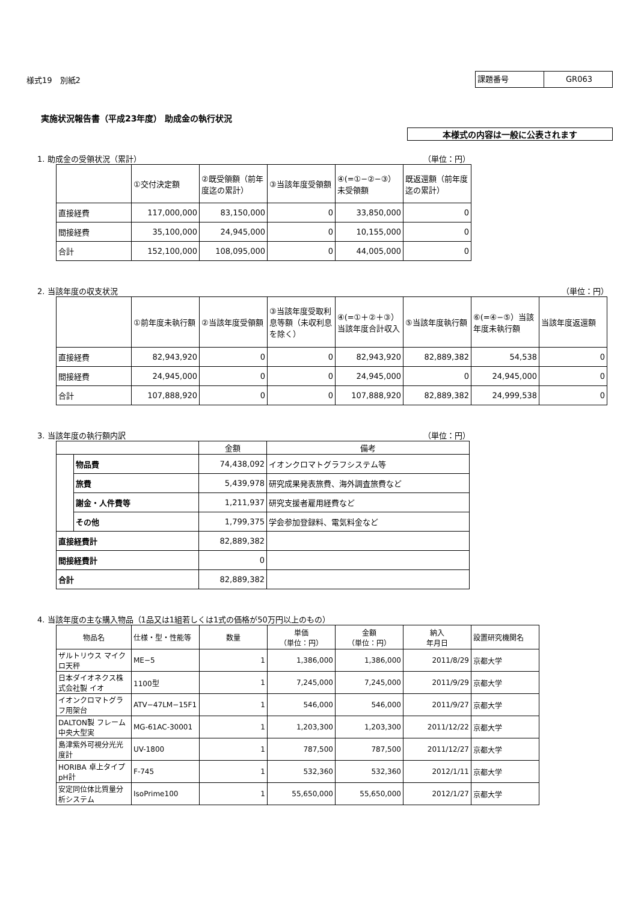様式19　別紙2
課題番号 GR063
実施状況報告書（平成23年度） 助成金の執行状況
本様式の内容は一般に公表されます
1. 助成金の受領状況（累計） （単位：円）
| | ①交付決定額 | ②既受領額（前年度迄の累計） | ③当該年度受領額 | ④(=①−②−③）未受領額 | 既返還額（前年度迄の累計） |
| --- | --- | --- | --- | --- | --- |
| 直接経費 | 117,000,000 | 83,150,000 | 0 | 33,850,000 | 0 |
| 間接経費 | 35,100,000 | 24,945,000 | 0 | 10,155,000 | 0 |
| 合計 | 152,100,000 | 108,095,000 | 0 | 44,005,000 | 0 |
2. 当該年度の収支状況 （単位：円）
| | ①前年度未執行額 | ②当該年度受領額 | ③当該年度受取利息等額（未収利息を除く） | ④(=①＋②＋③）当該年度合計収入 | ⑤当該年度執行額 | ⑥(=④−⑤）当該年度未執行額 | 当該年度返還額 |
| --- | --- | --- | --- | --- | --- | --- | --- |
| 直接経費 | 82,943,920 | 0 | 0 | 82,943,920 | 82,889,382 | 54,538 | 0 |
| 間接経費 | 24,945,000 | 0 | 0 | 24,945,000 | 0 | 24,945,000 | 0 |
| 合計 | 107,888,920 | 0 | 0 | 107,888,920 | 82,889,382 | 24,999,538 | 0 |
3. 当該年度の執行額内訳 （単位：円）
| | | 金額 | 備考 |
| --- | --- | --- | --- |
| | 物品費 | 74,438,092 | イオンクロマトグラフシステム等 |
| | 旅費 | 5,439,978 | 研究成果発表旅費、海外調査旅費など |
| | 謝金・人件費等 | 1,211,937 | 研究支援者雇用経費など |
| | その他 | 1,799,375 | 学会参加登録料、電気料金など |
| 直接経費計 | | 82,889,382 | |
| 間接経費計 | | 0 | |
| 合計 | | 82,889,382 | |
4. 当該年度の主な購入物品（1品又は1組若しくは1式の価格が50万円以上のもの）
| 物品名 | 仕様・型・性能等 | 数量 | 単価 （単位：円） | 金額 （単位：円） | 納入 年月日 | 設置研究機関名 |
| --- | --- | --- | --- | --- | --- | --- |
| ザルトリウス マイクロ天秤 | ME−5 | 1 | 1,386,000 | 1,386,000 | 2011/8/29 | 京都大学 |
| 日本ダイオネクス株式会社製 イオ | 1100型 | 1 | 7,245,000 | 7,245,000 | 2011/9/29 | 京都大学 |
| イオンクロマトグラフ用架台 | ATV−47LM−15F1 | 1 | 546,000 | 546,000 | 2011/9/27 | 京都大学 |
| DALTON製 フレーム中央大型実 | MG-61AC-30001 | 1 | 1,203,300 | 1,203,300 | 2011/12/22 | 京都大学 |
| 島津紫外可視分光光度計 | UV-1800 | 1 | 787,500 | 787,500 | 2011/12/27 | 京都大学 |
| HORIBA 卓上タイプpH計 | F-745 | 1 | 532,360 | 532,360 | 2012/1/11 | 京都大学 |
| 安定同位体比質量分析システム | IsoPrime100 | 1 | 55,650,000 | 55,650,000 | 2012/1/27 | 京都大学 |